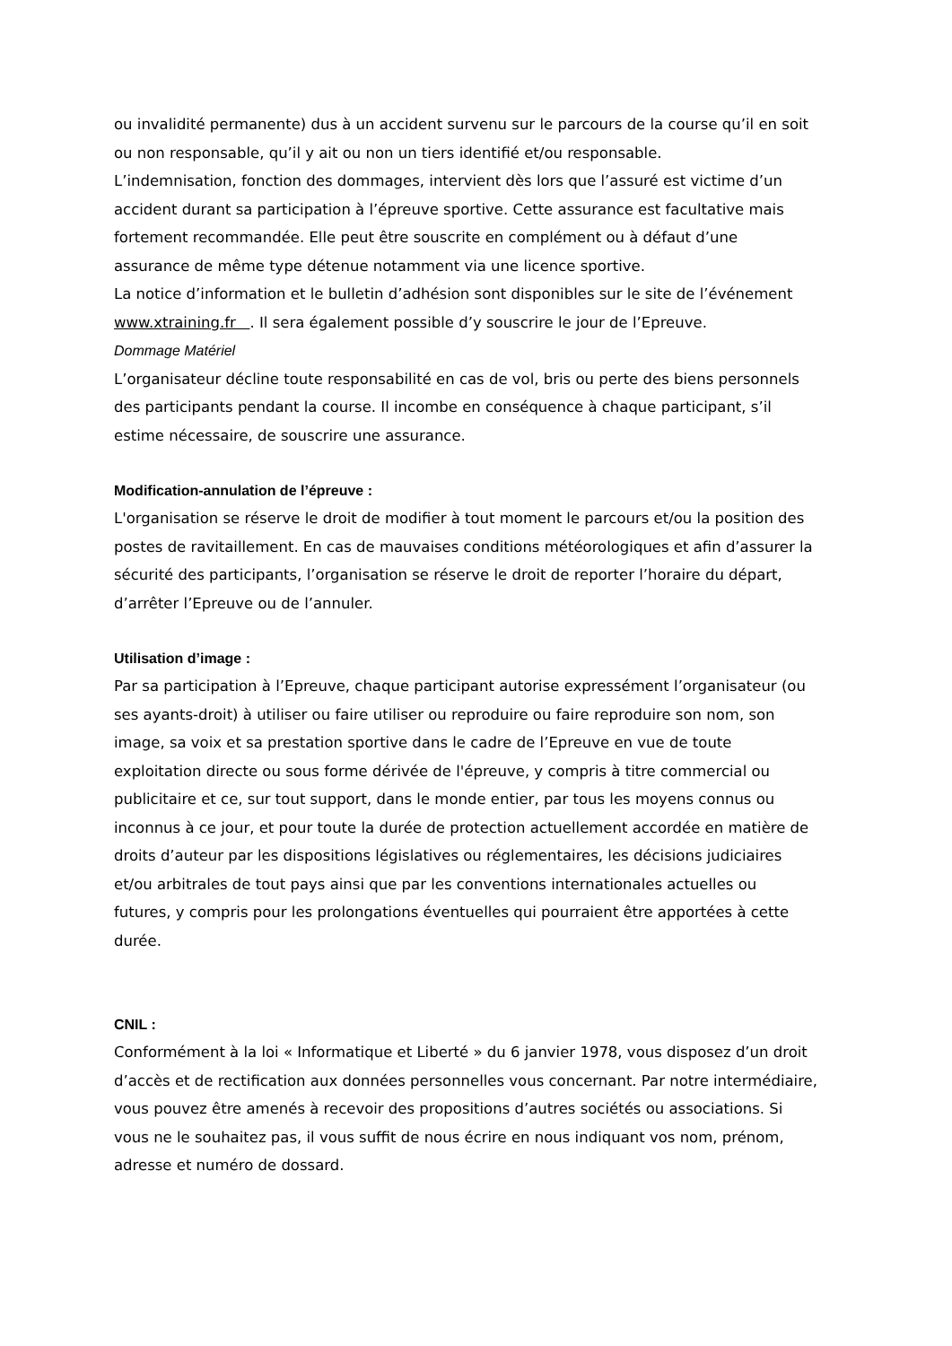ou invalidité permanente) dus à un accident survenu sur le parcours de la course qu’il en soit ou non responsable, qu’il y ait ou non un tiers identifié et/ou responsable.
L’indemnisation, fonction des dommages, intervient dès lors que l’assuré est victime d’un accident durant sa participation à l’épreuve sportive. Cette assurance est facultative mais fortement recommandée. Elle peut être souscrite en complément ou à défaut d’une assurance de même type détenue notamment via une licence sportive.
La notice d’information et le bulletin d’adhésion sont disponibles sur le site de l’événement www.xtraining.fr . Il sera également possible d’y souscrire le jour de l’Epreuve.
Dommage Matériel
L’organisateur décline toute responsabilité en cas de vol, bris ou perte des biens personnels des participants pendant la course. Il incombe en conséquence à chaque participant, s’il estime nécessaire, de souscrire une assurance.
Modification-annulation de l’épreuve :
L'organisation se réserve le droit de modifier à tout moment le parcours et/ou la position des postes de ravitaillement. En cas de mauvaises conditions météorologiques et afin d’assurer la sécurité des participants, l’organisation se réserve le droit de reporter l’horaire du départ, d’arrêter l’Epreuve ou de l’annuler.
Utilisation d’image :
Par sa participation à l’Epreuve, chaque participant autorise expressément l’organisateur (ou ses ayants-droit) à utiliser ou faire utiliser ou reproduire ou faire reproduire son nom, son image, sa voix et sa prestation sportive dans le cadre de l’Epreuve en vue de toute exploitation directe ou sous forme dérivée de l'épreuve, y compris à titre commercial ou publicitaire et ce, sur tout support, dans le monde entier, par tous les moyens connus ou inconnus à ce jour, et pour toute la durée de protection actuellement accordée en matière de droits d’auteur par les dispositions législatives ou réglementaires, les décisions judiciaires et/ou arbitrales de tout pays ainsi que par les conventions internationales actuelles ou futures, y compris pour les prolongations éventuelles qui pourraient être apportées à cette durée.
CNIL :
Conformément à la loi « Informatique et Liberté » du 6 janvier 1978, vous disposez d’un droit d’accès et de rectification aux données personnelles vous concernant. Par notre intermédiaire, vous pouvez être amenés à recevoir des propositions d’autres sociétés ou associations. Si vous ne le souhaitez pas, il vous suffit de nous écrire en nous indiquant vos nom, prénom, adresse et numéro de dossard.